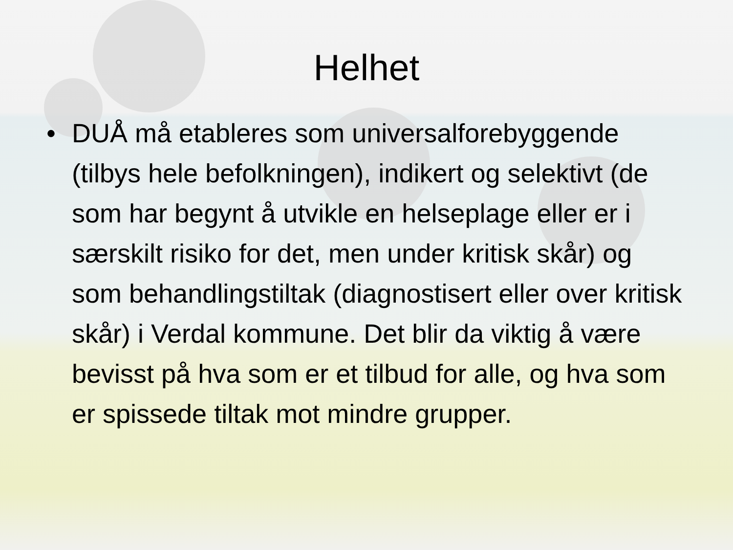Helhet
• DUÅ må etableres som universalforebyggende (tilbys hele befolkningen), indikert og selektivt (de som har begynt å utvikle en helseplage eller er i særskilt risiko for det, men under kritisk skår) og som behandlingstiltak (diagnostisert eller over kritisk skår) i Verdal kommune. Det blir da viktig å være bevisst på hva som er et tilbud for alle, og hva som er spissede tiltak mot mindre grupper.